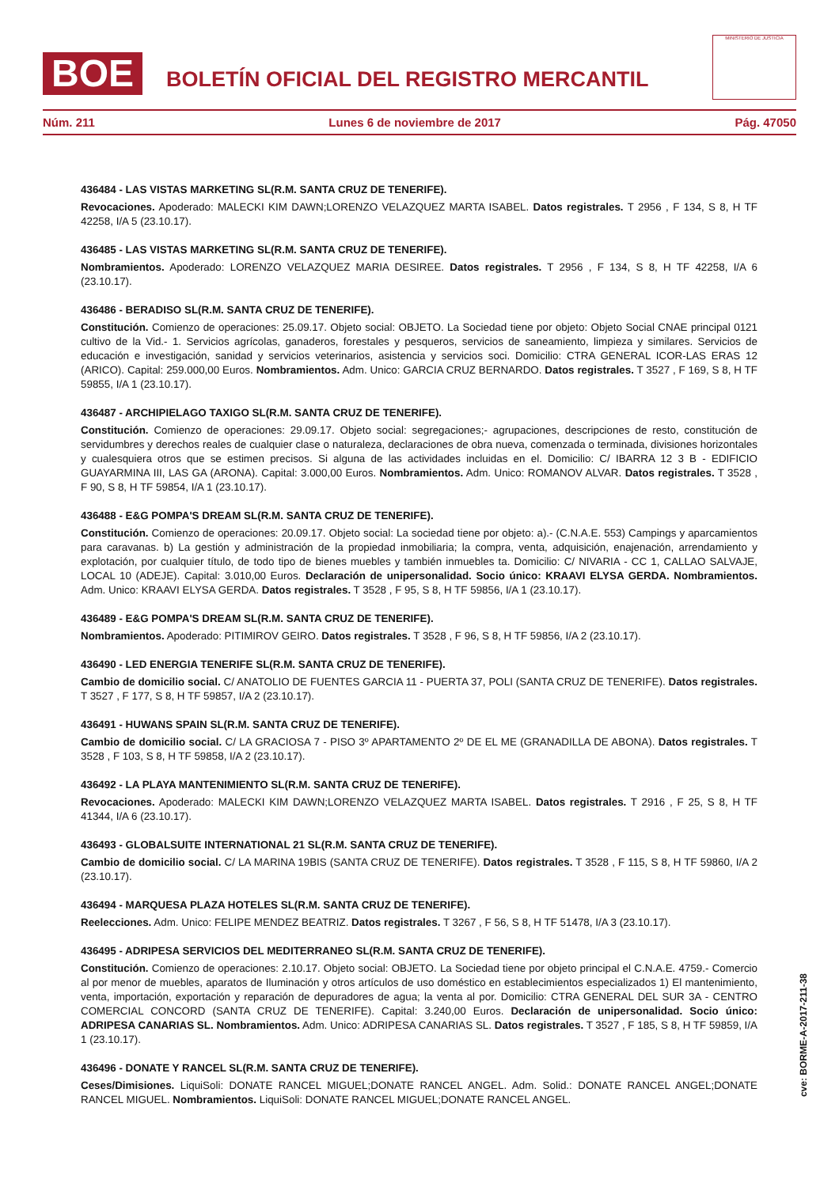BOE
BOLETÍN OFICIAL DEL REGISTRO MERCANTIL
MINISTERIO DE JUSTICIA
Núm. 211 Lunes 6 de noviembre de 2017 Pág. 47050
436484 - LAS VISTAS MARKETING SL(R.M. SANTA CRUZ DE TENERIFE).
Revocaciones. Apoderado: MALECKI KIM DAWN;LORENZO VELAZQUEZ MARTA ISABEL. Datos registrales. T 2956 , F 134, S 8, H TF 42258, I/A 5 (23.10.17).
436485 - LAS VISTAS MARKETING SL(R.M. SANTA CRUZ DE TENERIFE).
Nombramientos. Apoderado: LORENZO VELAZQUEZ MARIA DESIREE. Datos registrales. T 2956 , F 134, S 8, H TF 42258, I/A 6 (23.10.17).
436486 - BERADISO SL(R.M. SANTA CRUZ DE TENERIFE).
Constitución. Comienzo de operaciones: 25.09.17. Objeto social: OBJETO. La Sociedad tiene por objeto: Objeto Social CNAE principal 0121 cultivo de la Vid.- 1. Servicios agrícolas, ganaderos, forestales y pesqueros, servicios de saneamiento, limpieza y similares. Servicios de educación e investigación, sanidad y servicios veterinarios, asistencia y servicios soci. Domicilio: CTRA GENERAL ICOR-LAS ERAS 12 (ARICO). Capital: 259.000,00 Euros. Nombramientos. Adm. Unico: GARCIA CRUZ BERNARDO. Datos registrales. T 3527 , F 169, S 8, H TF 59855, I/A 1 (23.10.17).
436487 - ARCHIPIELAGO TAXIGO SL(R.M. SANTA CRUZ DE TENERIFE).
Constitución. Comienzo de operaciones: 29.09.17. Objeto social: segregaciones;- agrupaciones, descripciones de resto, constitución de servidumbres y derechos reales de cualquier clase o naturaleza, declaraciones de obra nueva, comenzada o terminada, divisiones horizontales y cualesquiera otros que se estimen precisos. Si alguna de las actividades incluidas en el. Domicilio: C/ IBARRA 12 3 B - EDIFICIO GUAYARMINA III, LAS GA (ARONA). Capital: 3.000,00 Euros. Nombramientos. Adm. Unico: ROMANOV ALVAR. Datos registrales. T 3528 , F 90, S 8, H TF 59854, I/A 1 (23.10.17).
436488 - E&G POMPA'S DREAM SL(R.M. SANTA CRUZ DE TENERIFE).
Constitución. Comienzo de operaciones: 20.09.17. Objeto social: La sociedad tiene por objeto: a).- (C.N.A.E. 553) Campings y aparcamientos para caravanas. b) La gestión y administración de la propiedad inmobiliaria; la compra, venta, adquisición, enajenación, arrendamiento y explotación, por cualquier título, de todo tipo de bienes muebles y también inmuebles ta. Domicilio: C/ NIVARIA - CC 1, CALLAO SALVAJE, LOCAL 10 (ADEJE). Capital: 3.010,00 Euros. Declaración de unipersonalidad. Socio único: KRAAVI ELYSA GERDA. Nombramientos. Adm. Unico: KRAAVI ELYSA GERDA. Datos registrales. T 3528 , F 95, S 8, H TF 59856, I/A 1 (23.10.17).
436489 - E&G POMPA'S DREAM SL(R.M. SANTA CRUZ DE TENERIFE).
Nombramientos. Apoderado: PITIMIROV GEIRO. Datos registrales. T 3528 , F 96, S 8, H TF 59856, I/A 2 (23.10.17).
436490 - LED ENERGIA TENERIFE SL(R.M. SANTA CRUZ DE TENERIFE).
Cambio de domicilio social. C/ ANATOLIO DE FUENTES GARCIA 11 - PUERTA 37, POLI (SANTA CRUZ DE TENERIFE). Datos registrales. T 3527 , F 177, S 8, H TF 59857, I/A 2 (23.10.17).
436491 - HUWANS SPAIN SL(R.M. SANTA CRUZ DE TENERIFE).
Cambio de domicilio social. C/ LA GRACIOSA 7 - PISO 3º APARTAMENTO 2º DE EL ME (GRANADILLA DE ABONA). Datos registrales. T 3528 , F 103, S 8, H TF 59858, I/A 2 (23.10.17).
436492 - LA PLAYA MANTENIMIENTO SL(R.M. SANTA CRUZ DE TENERIFE).
Revocaciones. Apoderado: MALECKI KIM DAWN;LORENZO VELAZQUEZ MARTA ISABEL. Datos registrales. T 2916 , F 25, S 8, H TF 41344, I/A 6 (23.10.17).
436493 - GLOBALSUITE INTERNATIONAL 21 SL(R.M. SANTA CRUZ DE TENERIFE).
Cambio de domicilio social. C/ LA MARINA 19BIS (SANTA CRUZ DE TENERIFE). Datos registrales. T 3528 , F 115, S 8, H TF 59860, I/A 2 (23.10.17).
436494 - MARQUESA PLAZA HOTELES SL(R.M. SANTA CRUZ DE TENERIFE).
Reelecciones. Adm. Unico: FELIPE MENDEZ BEATRIZ. Datos registrales. T 3267 , F 56, S 8, H TF 51478, I/A 3 (23.10.17).
436495 - ADRIPESA SERVICIOS DEL MEDITERRANEO SL(R.M. SANTA CRUZ DE TENERIFE).
Constitución. Comienzo de operaciones: 2.10.17. Objeto social: OBJETO. La Sociedad tiene por objeto principal el C.N.A.E. 4759.- Comercio al por menor de muebles, aparatos de Iluminación y otros artículos de uso doméstico en establecimientos especializados 1) El mantenimiento, venta, importación, exportación y reparación de depuradores de agua; la venta al por. Domicilio: CTRA GENERAL DEL SUR 3A - CENTRO COMERCIAL CONCORD (SANTA CRUZ DE TENERIFE). Capital: 3.240,00 Euros. Declaración de unipersonalidad. Socio único: ADRIPESA CANARIAS SL. Nombramientos. Adm. Unico: ADRIPESA CANARIAS SL. Datos registrales. T 3527 , F 185, S 8, H TF 59859, I/A 1 (23.10.17).
436496 - DONATE Y RANCEL SL(R.M. SANTA CRUZ DE TENERIFE).
Ceses/Dimisiones. LiquiSoli: DONATE RANCEL MIGUEL;DONATE RANCEL ANGEL. Adm. Solid.: DONATE RANCEL ANGEL;DONATE RANCEL MIGUEL. Nombramientos. LiquiSoli: DONATE RANCEL MIGUEL;DONATE RANCEL ANGEL.
cve: BORME-A-2017-211-38